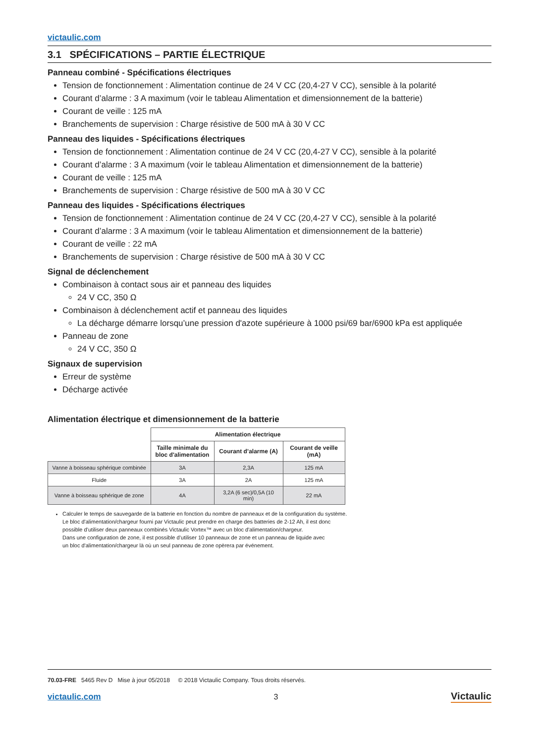victaulic.com
3.1 SPÉCIFICATIONS – PARTIE ÉLECTRIQUE
Panneau combiné - Spécifications électriques
Tension de fonctionnement : Alimentation continue de 24 V CC (20,4-27 V CC), sensible à la polarité
Courant d’alarme : 3 A maximum (voir le tableau Alimentation et dimensionnement de la batterie)
Courant de veille : 125 mA
Branchements de supervision : Charge résistive de 500 mA à 30 V CC
Panneau des liquides - Spécifications électriques
Tension de fonctionnement : Alimentation continue de 24 V CC (20,4-27 V CC), sensible à la polarité
Courant d’alarme : 3 A maximum (voir le tableau Alimentation et dimensionnement de la batterie)
Courant de veille : 125 mA
Branchements de supervision : Charge résistive de 500 mA à 30 V CC
Panneau des liquides - Spécifications électriques
Tension de fonctionnement : Alimentation continue de 24 V CC (20,4-27 V CC), sensible à la polarité
Courant d’alarme : 3 A maximum (voir le tableau Alimentation et dimensionnement de la batterie)
Courant de veille : 22 mA
Branchements de supervision : Charge résistive de 500 mA à 30 V CC
Signal de déclenchement
Combinaison à contact sous air et panneau des liquides
24 V CC, 350 Ω
Combinaison à déclenchement actif et panneau des liquides
La décharge démarre lorsqu’une pression d'azote supérieure à 1000 psi/69 bar/6900 kPa est appliquée
Panneau de zone
24 V CC, 350 Ω
Signaux de supervision
Erreur de système
Décharge activée
Alimentation électrique et dimensionnement de la batterie
| | Alimentation électrique | | |
| | Taille minimale du bloc d'alimentation | Courant d’alarme (A) | Courant de veille (mA) |
| Vanne à boisseau sphérique combinée | 3A | 2,3A | 125 mA |
| Fluide | 3A | 2A | 125 mA |
| Vanne à boisseau sphérique de zone | 4A | 3,2A (6 sec)/0,5A (10 min) | 22 mA |
Calculer le temps de sauvegarde de la batterie en fonction du nombre de panneaux et de la configuration du système.
Le bloc d'alimentation/chargeur fourni par Victaulic peut prendre en charge des batteries de 2-12 Ah, il est donc
possible d’utiliser deux panneaux combinés Victaulic Vortex™ avec un bloc d'alimentation/chargeur.
Dans une configuration de zone, il est possible d’utiliser 10 panneaux de zone et un panneau de liquide avec
un bloc d'alimentation/chargeur là où un seul panneau de zone opèrera par événement.
70.03-FRE 5465 Rev D Mise à jour 05/2018 © 2018 Victaulic Company. Tous droits réservés.
victaulic.com 3 Victaulic